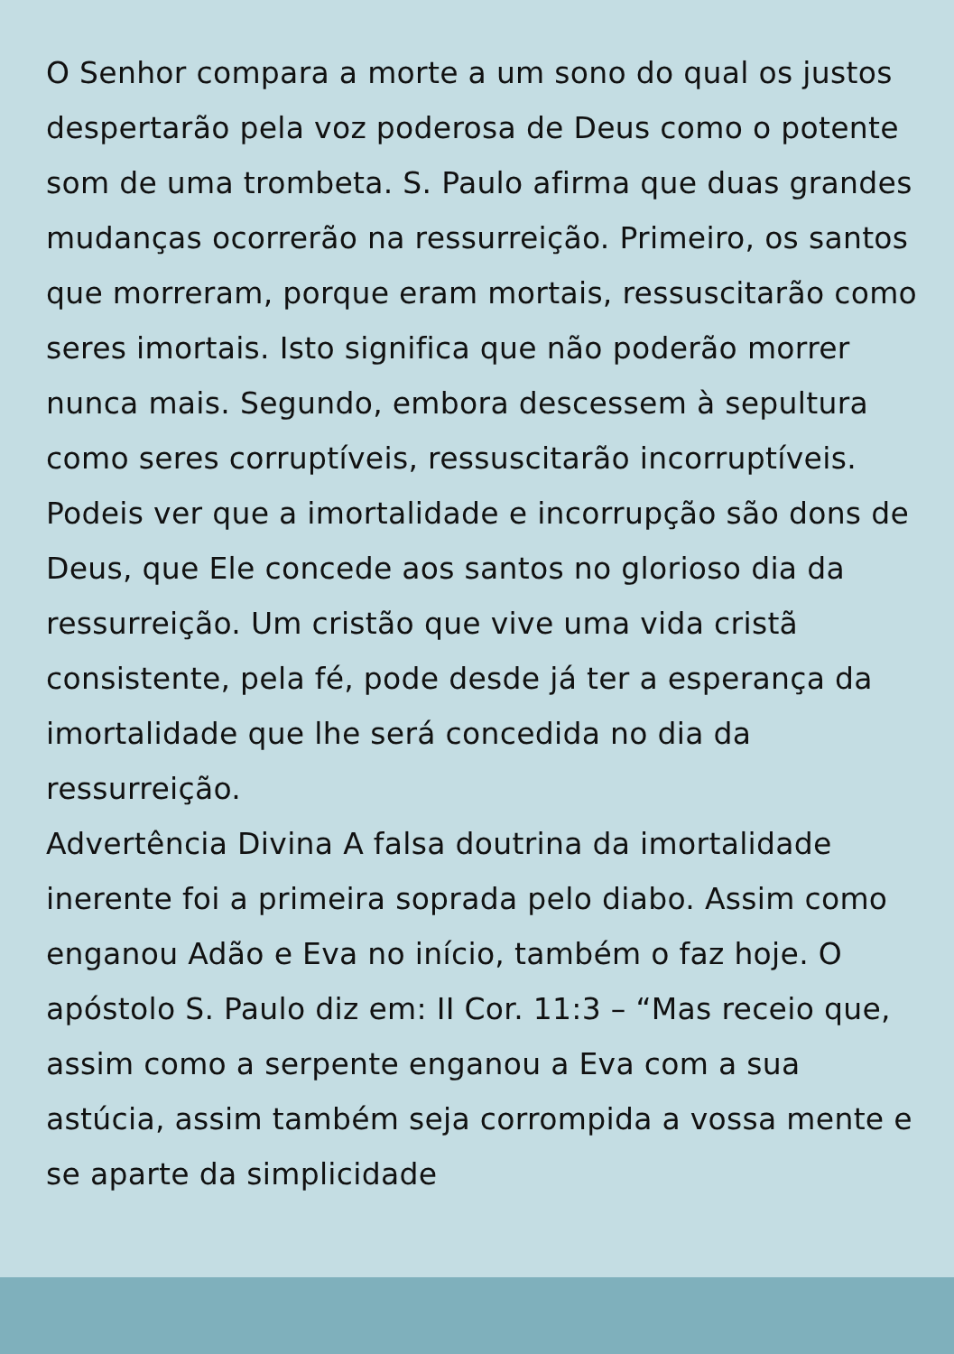O Senhor compara a morte a um sono do qual os justos despertarão pela voz poderosa de Deus como o potente som de uma trombeta. S. Paulo afirma que duas grandes mudanças ocorrerão na ressurreição. Primeiro, os santos que morreram, porque eram mortais, ressuscitarão como seres imortais. Isto significa que não poderão morrer nunca mais. Segundo, embora descessem à sepultura como seres corruptíveis, ressuscitarão incorruptíveis. Podeis ver que a imortalidade e incorrupção são dons de Deus, que Ele concede aos santos no glorioso dia da ressurreição. Um cristão que vive uma vida cristã consistente, pela fé, pode desde já ter a esperança da imortalidade que lhe será concedida no dia da ressurreição.
Advertência Divina A falsa doutrina da imortalidade inerente foi a primeira soprada pelo diabo. Assim como enganou Adão e Eva no início, também o faz hoje. O apóstolo S. Paulo diz em: II Cor. 11:3 – “Mas receio que, assim como a serpente enganou a Eva com a sua astúcia, assim também seja corrompida a vossa mente e se aparte da simplicidade